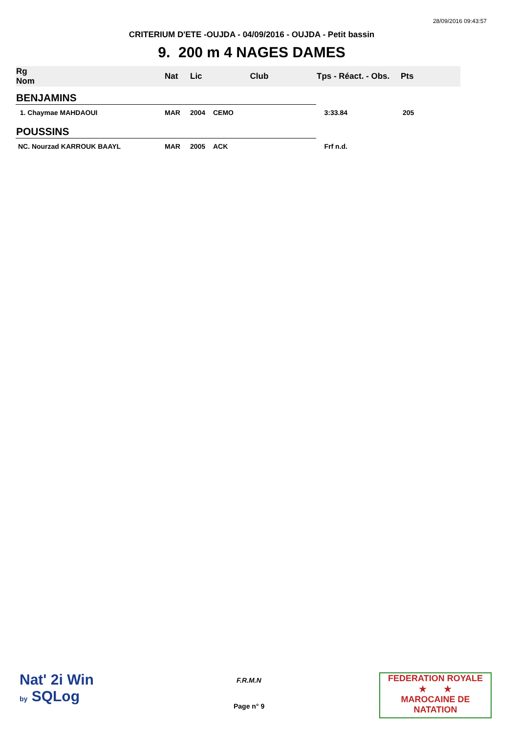28/09/2016 09:43:57
CRITERIUM D'ETE -OUJDA - 04/09/2016 - OUJDA - Petit bassin
9. 200 m 4 NAGES DAMES
| Rg Nom | | Nat | Lic | Club | Tps - Réact. - Obs. | Pts |
| --- | --- | --- | --- | --- | --- | --- |
| BENJAMINS | | | | | | |
| 1. Chaymae MAHDAOUI | | MAR | 2004 | CEMO | 3:33.84 | 205 |
| POUSSINS | | | | | | |
| NC. Nourzad KARROUK BAAYL | | MAR | 2005 | ACK | Frf n.d. | |
Nat' 2i Win
by SQLog
F.R.M.N
Page n° 9
FEDERATION ROYALE
★ ★
MAROCAINE DE NATATION